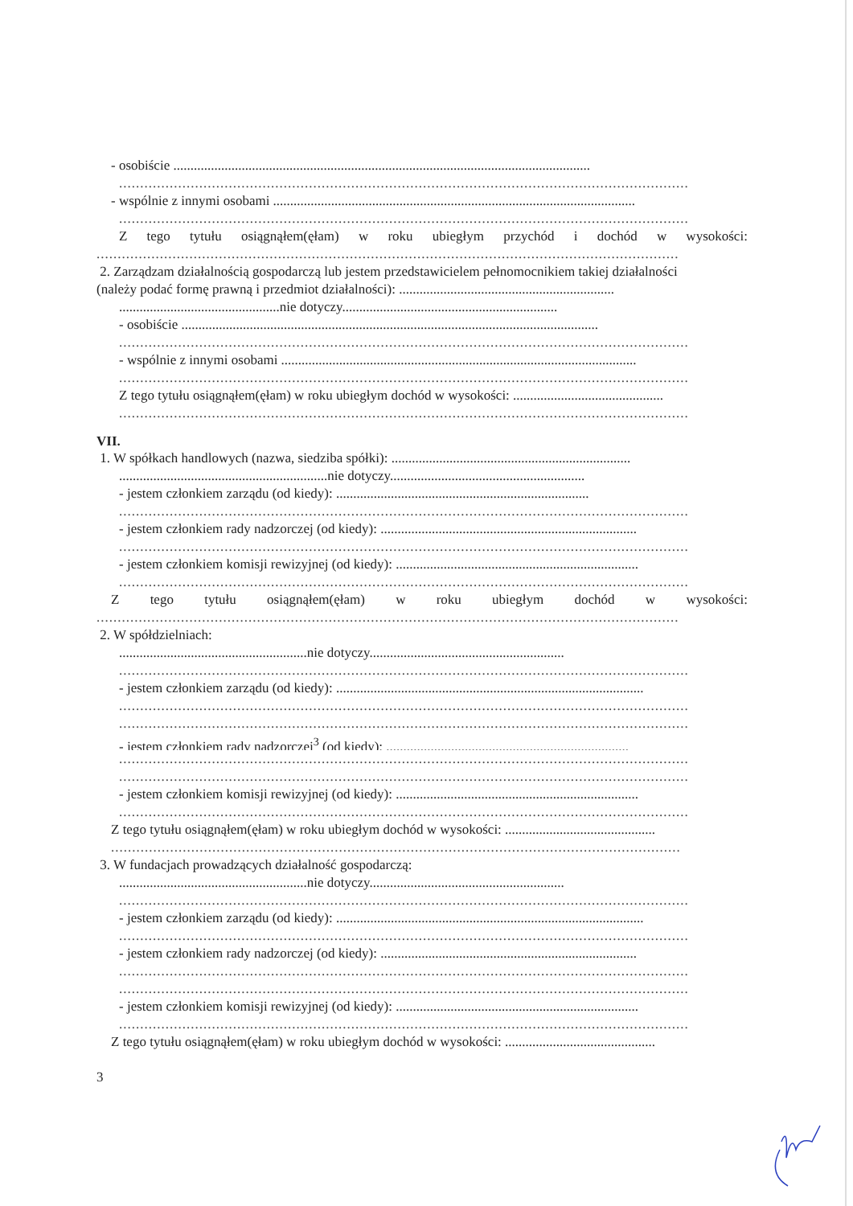- osobiście ..........................................................................................................................
.......................................................................................................................................
- wspólnie z innymi osobami ..........................................................................................................
.......................................................................................................................................
Ztego tytułu osiągnąłem(ęłam) w roku ubiegłym przychód i dochód w wysokości:
..........................................................................................................................................
2. Zarządzam działalnością gospodarczą lub jestem przedstawicielem pełnomocnikiem takiej działalności
(należy podać formę prawną i przedmiot działalności): ...............................................................
...............................................nie dotyczy...............................................................
- osobiście ..........................................................................................................................
.......................................................................................................................................
- wspólnie z innymi osobami ........................................................................................................
.......................................................................................................................................
Z tego tytułu osiągnąłem(ęłam) w roku ubiegłym dochód w wysokości: ............................................
.......................................................................................................................................
VII.
1. W spółkach handlowych (nazwa, siedziba spółki): ......................................................................
.............................................................nie dotyczy.........................................................
- jestem członkiem zarządu (od kiedy): ..........................................................................
.......................................................................................................................................
- jestem członkiem rady nadzorczej (od kiedy): ...........................................................................
.......................................................................................................................................
- jestem członkiem komisji rewizyjnej (od kiedy): .......................................................................
.......................................................................................................................................
Ztego tytułu osiągnąłem(ęłam) w roku ubiegłym dochód w wysokości:
..........................................................................................................................................
2. W spółdzielniach:
.......................................................nie dotyczy.........................................................
.......................................................................................................................................
- jestem członkiem zarządu (od kiedy): ..........................................................................................
.......................................................................................................................................
.......................................................................................................................................
- jestem członkiem rady nadzorczej<sup>3</sup> (od kiedy): .......................................................................
.......................................................................................................................................
.......................................................................................................................................
- jestem członkiem komisji rewizyjnej (od kiedy): .......................................................................
.......................................................................................................................................
Z tego tytułu osiągnąłem(ęłam) w roku ubiegłym dochód w wysokości: ............................................
.......................................................................................................................................
3. W fundacjach prowadzących działalność gospodarczą:
.......................................................nie dotyczy.........................................................
.......................................................................................................................................
- jestem członkiem zarządu (od kiedy): ..........................................................................................
.......................................................................................................................................
- jestem członkiem rady nadzorczej (od kiedy): ...........................................................................
.......................................................................................................................................
.......................................................................................................................................
- jestem członkiem komisji rewizyjnej (od kiedy): .......................................................................
.......................................................................................................................................
Z tego tytułu osiągnąłem(ęłam) w roku ubiegłym dochód w wysokości: ............................................
3